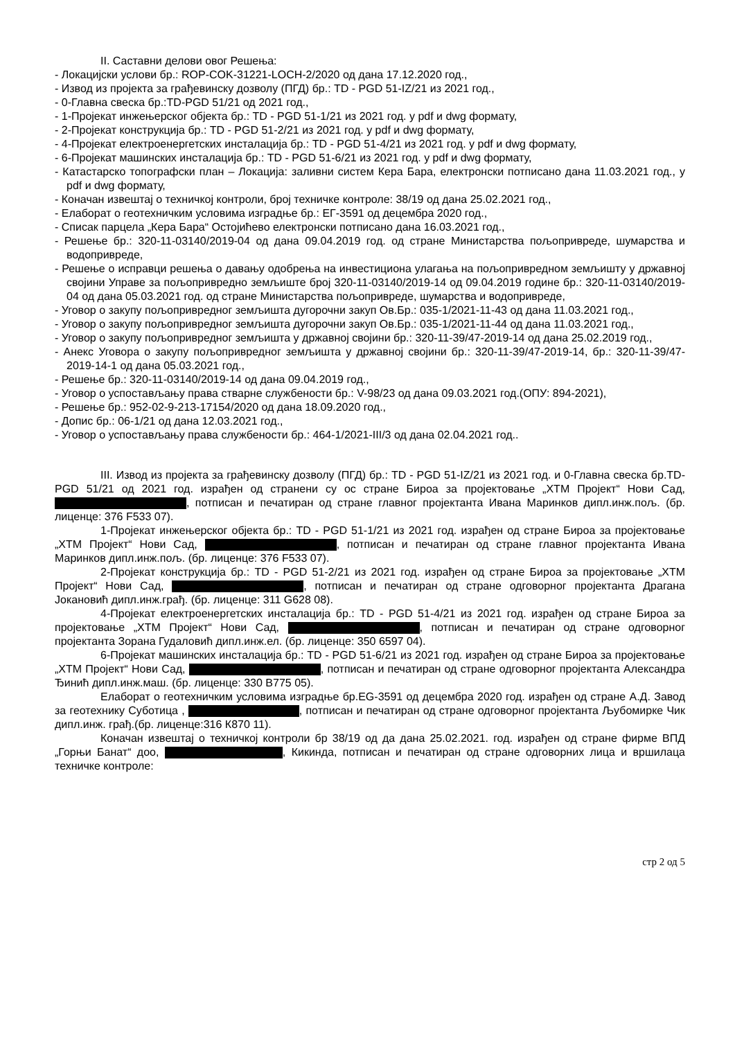II. Саставни делови овог Решења:
- Локацијски услови бр.: ROP-COK-31221-LOCH-2/2020 од дана 17.12.2020 год.,
- Извод из пројекта за грађевинску дозволу (ПГД) бр.: TD - PGD 51-IZ/21 из 2021 год.,
- 0-Главна свеска бр.:TD-PGD 51/21 од 2021 год.,
- 1-Пројекат инжењерског објекта бр.: TD - PGD 51-1/21 из 2021 год. у pdf и dwg формату,
- 2-Пројекат конструкција бр.: TD - PGD 51-2/21 из 2021 год. у pdf и dwg формату,
- 4-Пројекат електроенергетских инсталација бр.: TD - PGD 51-4/21 из 2021 год. у pdf и dwg формату,
- 6-Пројекат машинских инсталација бр.: TD - PGD 51-6/21 из 2021 год. у pdf и dwg формату,
- Катастарско топографски план – Локација: заливни систем Кера Бара, електронски потписано дана 11.03.2021 год., у pdf и dwg формату,
- Коначан извештај о техничкој контроли, број техничке контроле: 38/19 од дана 25.02.2021 год.,
- Елаборат о геотехничким условима изградње бр.: ЕГ-3591 од децембра 2020 год.,
- Списак парцела „Кера Бара“ Остојићево електронски потписано дана 16.03.2021 год.,
- Решење бр.: 320-11-03140/2019-04 од дана 09.04.2019 год. од стране Министарства пољопривреде, шумарства и водопривреде,
- Решење о исправци решења о давању одобрења на инвестициона улагања на пољопривредном земљишту у државној својини Управе за пољопривредно земљиште број 320-11-03140/2019-14 од 09.04.2019 године бр.: 320-11-03140/2019-04 од дана 05.03.2021 год. од стране Министарства пољопривреде, шумарства и водопривреде,
- Уговор о закупу пољопривредног земљишта дугорочни закуп Ов.Бр.: 035-1/2021-11-43 од дана 11.03.2021 год.,
- Уговор о закупу пољопривредног земљишта дугорочни закуп Ов.Бр.: 035-1/2021-11-44 од дана 11.03.2021 год.,
- Уговор о закупу пољопривредног земљишта у државној својини бр.: 320-11-39/47-2019-14 од дана 25.02.2019 год.,
- Анекс Уговора о закупу пољопривредног земљишта у државној својини бр.: 320-11-39/47-2019-14, бр.: 320-11-39/47-2019-14-1 од дана 05.03.2021 год.,
- Решење бр.: 320-11-03140/2019-14 од дана 09.04.2019 год.,
- Уговор о успостављању права стварне службености бр.: V-98/23 од дана 09.03.2021 год.(ОПУ: 894-2021),
- Решење бр.: 952-02-9-213-17154/2020 од дана 18.09.2020 год.,
- Допис бр.: 06-1/21 од дана 12.03.2021 год.,
- Уговор о успостављању права службености бр.: 464-1/2021-III/3 од дана 02.04.2021 год..
III. Извод из пројекта за грађевинску дозволу (ПГД) бр.: TD - PGD 51-IZ/21 из 2021 год. и 0-Главна свеска бр.TD-PGD 51/21 од 2021 год. израђен од странени су ос стране Бироа за пројектовање „ХТМ Пројект“ Нови Сад, , потписан и печатиран од стране главног пројектанта Ивана Маринков дипл.инж.пољ. (бр. лиценце: 376 F533 07).
1-Пројекат инжењерског објекта бр.: TD - PGD 51-1/21 из 2021 год. израђен од стране Бироа за пројектовање „ХТМ Пројект“ Нови Сад, , потписан и печатиран од стране главног пројектанта Ивана Маринков дипл.инж.пољ. (бр. лиценце: 376 F533 07).
2-Пројекат конструкција бр.: TD - PGD 51-2/21 из 2021 год. израђен од стране Бироа за пројектовање „ХТМ Пројект“ Нови Сад, , потписан и печатиран од стране одговорног пројектанта Драгана Јокановић дипл.инж.грађ. (бр. лиценце: 311 G628 08).
4-Пројекат електроенергетских инсталација бр.: TD - PGD 51-4/21 из 2021 год. израђен од стране Бироа за пројектовање „ХТМ Пројект“ Нови Сад, , потписан и печатиран од стране одговорног пројектанта Зорана Гудаловић дипл.инж.ел. (бр. лиценце: 350 6597 04).
6-Пројекат машинских инсталација бр.: TD - PGD 51-6/21 из 2021 год. израђен од стране Бироа за пројектовање „ХТМ Пројект“ Нови Сад, , потписан и печатиран од стране одговорног пројектанта Александра Ђинић дипл.инж.маш. (бр. лиценце: 330 B775 05).
Елаборат о геотехничким условима изградње бр.EG-3591 од децембра 2020 год. израђен од стране А.Д. Завод за геотехнику Суботица , , потписан и печатиран од стране одговорног пројектанта Љубомирке Чик дипл.инж. грађ.(бр. лиценце:316 К870 11).
Коначан извештај о техничкој контроли бр 38/19 од да дана 25.02.2021. год. израђен од стране фирме ВПД „Горњи Банат“ доо, , Кикинда, потписан и печатиран од стране одговорних лица и вршилаца техничке контроле:
стр 2 од 5